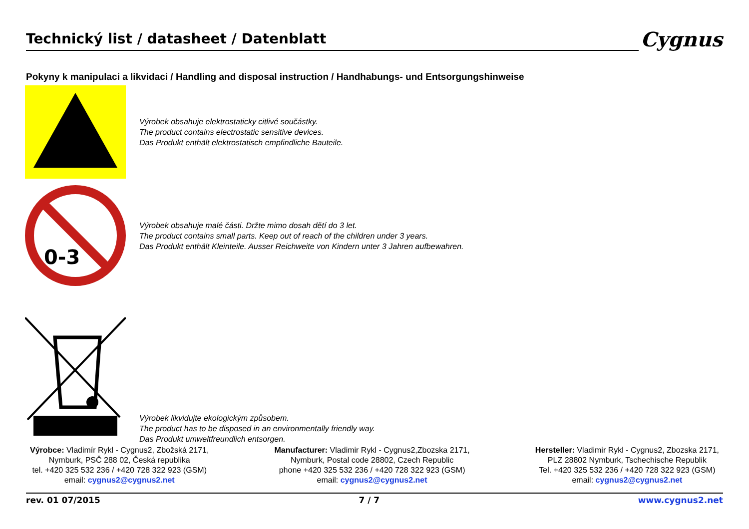Technický list / datasheet / Datenblatt
Cygnus
Pokyny k manipulaci a likvidaci / Handling and disposal instruction / Handhabungs- und Entsorgungshinweise
Výrobek obsahuje elektrostaticky citlivé součástky.
The product contains electrostatic sensitive devices.
Das Produkt enthält elektrostatisch empfindliche Bauteile.
0-3
Výrobek obsahuje malé části. Držte mimo dosah dětí do 3 let.
The product contains small parts. Keep out of reach of the children under 3 years.
Das Produkt enthält Kleinteile. Ausser Reichweite von Kindern unter 3 Jahren aufbewahren.
Výrobek likvidujte ekologickým způsobem.
The product has to be disposed in an environmentally friendly way.
Das Produkt umweltfreundlich entsorgen.
Výrobce: Vladimír Rykl - Cygnus2, Zbožská 2171,
Nymburk, PSČ 288 02, Česká republika
tel. +420 325 532 236 / +420 728 322 923 (GSM)
email: cygnus2@cygnus2.net
Manufacturer: Vladimir Rykl - Cygnus2,Zbozska 2171,
Nymburk, Postal code 28802, Czech Republic
phone +420 325 532 236 / +420 728 322 923 (GSM)
email: cygnus2@cygnus2.net
Hersteller: Vladimir Rykl - Cygnus2, Zbozska 2171,
PLZ 28802 Nymburk, Tschechische Republik
Tel. +420 325 532 236 / +420 728 322 923 (GSM)
email: cygnus2@cygnus2.net
rev. 01 07/2015 7 / 7 www.cygnus2.net